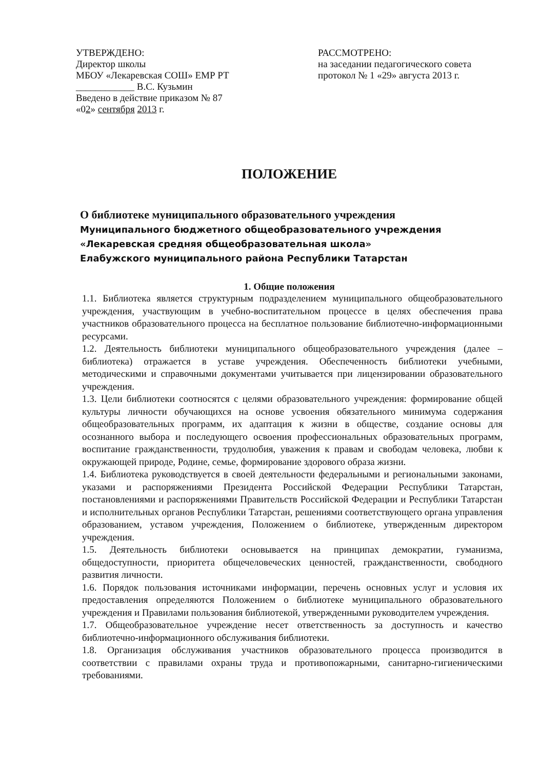УТВЕРЖДЕНО:
Директор школы
МБОУ «Лекаревская СОШ» ЕМР РТ
____________ В.С. Кузьмин
Введено в действие приказом № 87
«02» сентября 2013 г.
РАССМОТРЕНО:
на заседании педагогического совета
протокол № 1 «29» августа 2013 г.
ПОЛОЖЕНИЕ
О библиотеке муниципального образовательного учреждения
Муниципального бюджетного общеобразовательного учреждения
«Лекаревская средняя общеобразовательная школа»
Елабужского муниципального района Республики Татарстан
1. Общие положения
1.1. Библиотека является структурным подразделением муниципального общеобразовательного учреждения, участвующим в учебно-воспитательном процессе в целях обеспечения права участников образовательного процесса на бесплатное пользование библиотечно-информационными ресурсами.
1.2. Деятельность библиотеки муниципального общеобразовательного учреждения (далее – библиотека) отражается в уставе учреждения. Обеспеченность библиотеки учебными, методическими и справочными документами учитывается при лицензировании образовательного учреждения.
1.3. Цели библиотеки соотносятся с целями образовательного учреждения: формирование общей культуры личности обучающихся на основе усвоения обязательного минимума содержания общеобразовательных программ, их адаптация к жизни в обществе, создание основы для осознанного выбора и последующего освоения профессиональных образовательных программ, воспитание гражданственности, трудолюбия, уважения к правам и свободам человека, любви к окружающей природе, Родине, семье, формирование здорового образа жизни.
1.4. Библиотека руководствуется в своей деятельности федеральными и региональными законами, указами и распоряжениями Президента Российской Федерации Республики Татарстан, постановлениями и распоряжениями Правительств Российской Федерации и Республики Татарстан и исполнительных органов Республики Татарстан, решениями соответствующего органа управления образованием, уставом учреждения, Положением о библиотеке, утвержденным директором учреждения.
1.5. Деятельность библиотеки основывается на принципах демократии, гуманизма, общедоступности, приоритета общечеловеческих ценностей, гражданственности, свободного развития личности.
1.6. Порядок пользования источниками информации, перечень основных услуг и условия их предоставления определяются Положением о библиотеке муниципального образовательного учреждения и Правилами пользования библиотекой, утвержденными руководителем учреждения.
1.7. Общеобразовательное учреждение несет ответственность за доступность и качество библиотечно-информационного обслуживания библиотеки.
1.8. Организация обслуживания участников образовательного процесса производится в соответствии с правилами охраны труда и противопожарными, санитарно-гигиеническими требованиями.